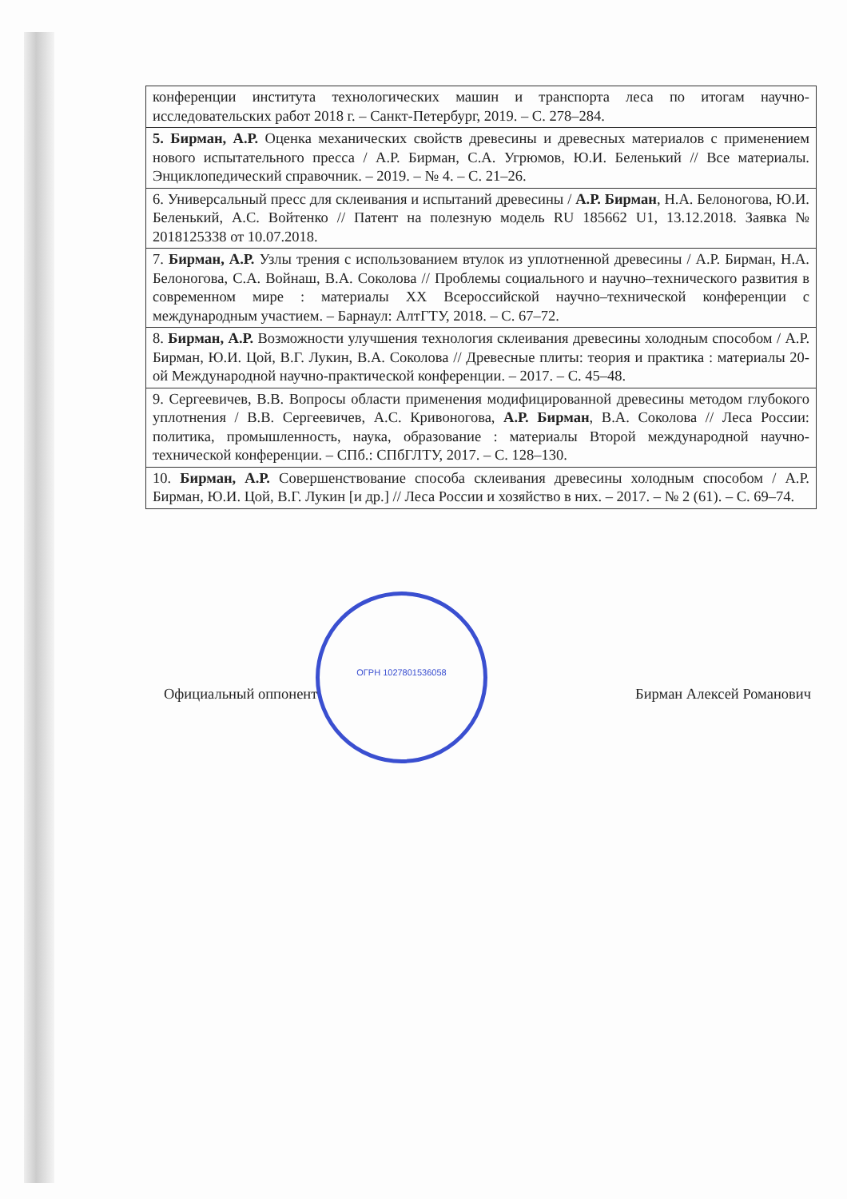| конференции института технологических машин и транспорта леса по итогам научно-исследовательских работ 2018 г. – Санкт-Петербург, 2019. – С. 278–284. |
| 5. Бирман, А.Р. Оценка механических свойств древесины и древесных материалов с применением нового испытательного пресса / А.Р. Бирман, С.А. Угрюмов, Ю.И. Беленький // Все материалы. Энциклопедический справочник. – 2019. – № 4. – С. 21–26. |
| 6. Универсальный пресс для склеивания и испытаний древесины / А.Р. Бирман , Н.А. Белоногова, Ю.И. Беленький, А.С. Войтенко // Патент на полезную модель RU 185662 U1, 13.12.2018. Заявка № 2018125338 от 10.07.2018. |
| 7. Бирман, А.Р. Узлы трения с использованием втулок из уплотненной древесины / А.Р. Бирман, Н.А. Белоногова, С.А. Войнаш, В.А. Соколова // Проблемы социального и научно–технического развития в современном мире : материалы XX Всероссийской научно–технической конференции с международным участием. – Барнаул: АлтГТУ, 2018. – С. 67–72. |
| 8. Бирман, А.Р. Возможности улучшения технология склеивания древесины холодным способом / А.Р. Бирман, Ю.И. Цой, В.Г. Лукин, В.А. Соколова // Древесные плиты: теория и практика : материалы 20-ой Международной научно-практической конференции. – 2017. – С. 45–48. |
| 9. Сергеевичев, В.В. Вопросы области применения модифицированной древесины методом глубокого уплотнения / В.В. Сергеевичев, А.С. Кривоногова, А.Р. Бирман , В.А. Соколова // Леса России: политика, промышленность, наука, образование : материалы Второй международной научно-технической конференции. – СПб.: СПбГЛТУ, 2017. – С. 128–130. |
| 10. Бирман, А.Р. Совершенствование способа склеивания древесины холодным способом / А.Р. Бирман, Ю.И. Цой, В.Г. Лукин [и др.] // Леса России и хозяйство в них. – 2017. – № 2 (61). – С. 69–74. |
ОГРН 1027801536058
Официальный оппонент Бирман Алексей Романович